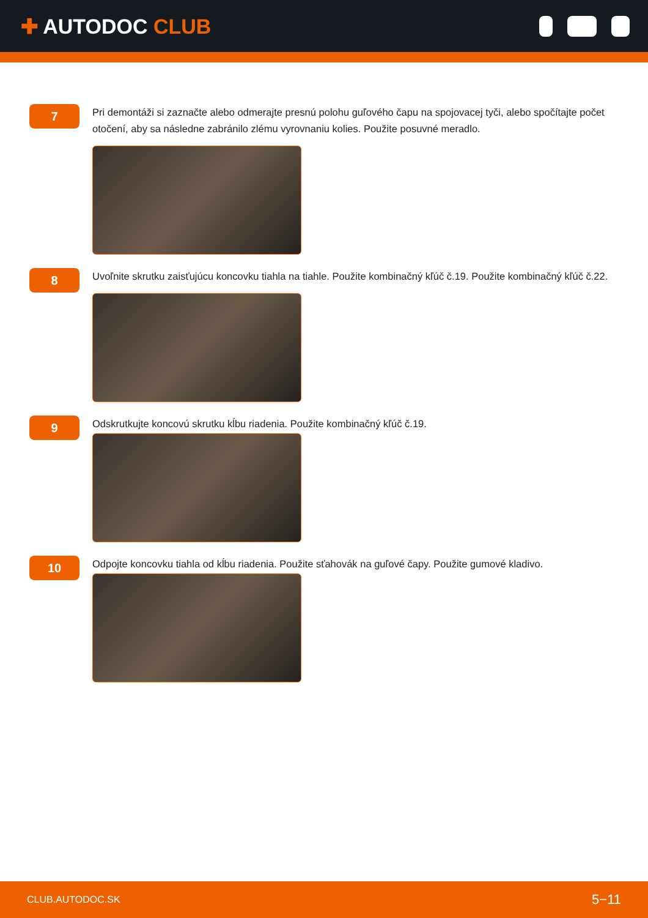✚ AUTODOC CLUB
7
Pri demontáži si zaznačte alebo odmerajte presnú polohu guľového čapu na spojovacej tyči, alebo spočítajte počet otočení, aby sa následne zabránilo zlému vyrovnaniu kolies. Použite posuvné meradlo.
8
Uvoľnite skrutku zaisťujúcu koncovku tiahla na tiahle. Použite kombinačný kľúč č.19. Použite kombinačný kľúč č.22.
9
Odskrutkujte koncovú skrutku kĺbu riadenia. Použite kombinačný kľúč č.19.
10
Odpojte koncovku tiahla od kĺbu riadenia. Použite sťahovák na guľové čapy. Použite gumové kladivo.
CLUB.AUTODOC.SK 5−11